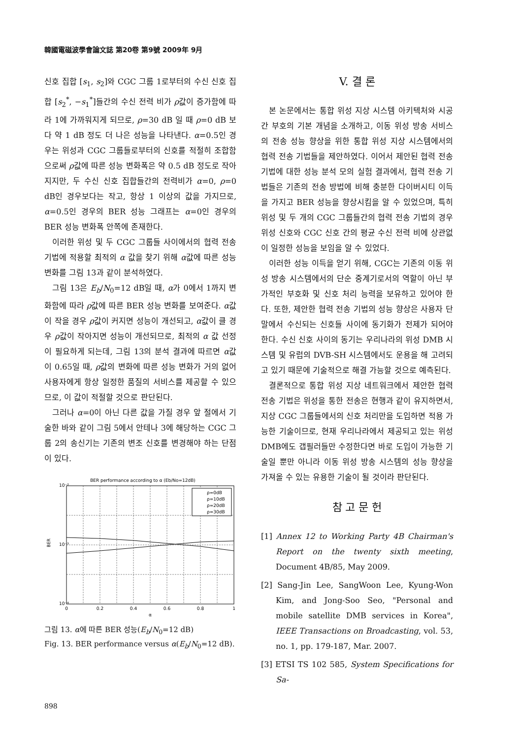韓國電磁波學會論文誌 第20卷 第9號 2009年 9月
신호 집합 [s<sub>1</sub>, s<sub>2</sub>]와 CGC 그룹 1로부터의 수신 신호 집합 [s<sub>2</sub><sup>*</sup>, −s<sub>1</sub><sup>*</sup>]들간의 수신 전력 비가 ρ값이 증가함에 따라 1에 가까워지게 되므로, ρ=30 dB 일 때 ρ=0 dB 보다 약 1 dB 정도 더 나은 성능을 나타낸다. α=0.5인 경우는 위성과 CGC 그룹들로부터의 신호를 적절히 조합함으로써 ρ값에 따른 성능 변화폭은 약 0.5 dB 정도로 작아지지만, 두 수신 신호 집합들간의 전력비가 α=0, ρ=0 dB인 경우보다는 작고, 항상 1 이상의 값을 가지므로, α=0.5인 경우의 BER 성능 그래프는 α=0인 경우의 BER 성능 변화폭 안쪽에 존재한다.
이러한 위성 및 두 CGC 그룹들 사이에서의 협력 전송 기법에 적용할 최적의 α 값을 찾기 위해 α값에 따른 성능 변화를 그림 13과 같이 분석하였다.
그림 13은 E<sub>b</sub>/N<sub>0</sub>=12 dB일 때, α가 0에서 1까지 변화함에 따라 ρ값에 따른 BER 성능 변화를 보여준다. α값이 작을 경우 ρ값이 커지면 성능이 개선되고, α값이 클 경우 ρ값이 작아지면 성능이 개선되므로, 최적의 α 값 선정이 필요하게 되는데, 그림 13의 분석 결과에 따르면 α값이 0.65일 때, ρ값의 변화에 따른 성능 변화가 거의 없어 사용자에게 항상 일정한 품질의 서비스를 제공할 수 있으므로, 이 값이 적절할 것으로 판단된다.
그러나 α=0이 아닌 다른 값을 가질 경우 앞 절에서 기술한 바와 같이 그림 5에서 안테나 3에 해당하는 CGC 그룹 2의 송신기는 기존의 변조 신호를 변경해야 하는 단점이 있다.
BER performance according to α (Eb/No=12dB)
10⁻²
10⁻³
10⁻⁴
BER
0
0.2
0.4
0.6
0.8
1
α
ρ=0dB
ρ=10dB
ρ=20dB
ρ=30dB
그림 13. α에 따른 BER 성능(E<sub>b</sub>/N<sub>0</sub>=12 dB)
Fig. 13. BER performance versus α(E<sub>b</sub>/N<sub>0</sub>=12 dB).
V. 결 론
본 논문에서는 통합 위성 지상 시스템 아키텍처와 시공간 부호의 기본 개념을 소개하고, 이동 위성 방송 서비스의 전송 성능 향상을 위한 통합 위성 지상 시스템에서의 협력 전송 기법들을 제안하였다. 이어서 제안된 협력 전송 기법에 대한 성능 분석 모의 실험 결과에서, 협력 전송 기법들은 기존의 전송 방법에 비해 충분한 다이버시티 이득을 가지고 BER 성능을 향상시킴을 알 수 있었으며, 특히 위성 및 두 개의 CGC 그룹들간의 협력 전송 기법의 경우 위성 신호와 CGC 신호 간의 평균 수신 전력 비에 상관없이 일정한 성능을 보임을 알 수 있었다.
이러한 성능 이득을 얻기 위해, CGC는 기존의 이동 위성 방송 시스템에서의 단순 중계기로서의 역할이 아닌 부가적인 부호화 및 신호 처리 능력을 보유하고 있어야 한다. 또한, 제안한 협력 전송 기법의 성능 향상은 사용자 단말에서 수신되는 신호들 사이에 동기화가 전제가 되어야 한다. 수신 신호 사이의 동기는 우리나라의 위성 DMB 시스템 및 유럽의 DVB-SH 시스템에서도 운용을 해 고려되고 있기 때문에 기술적으로 해결 가능할 것으로 예측된다.
결론적으로 통합 위성 지상 네트워크에서 제안한 협력 전송 기법은 위성을 통한 전송은 현행과 같이 유지하면서, 지상 CGC 그룹들에서의 신호 처리만을 도입하면 적용 가능한 기술이므로, 현재 우리나라에서 제공되고 있는 위성 DMB에도 갭필러들만 수정한다면 바로 도입이 가능한 기술일 뿐만 아니라 이동 위성 방송 시스템의 성능 향상을 가져올 수 있는 유용한 기술이 될 것이라 판단된다.
참 고 문 헌
[1] Annex 12 to Working Party 4B Chairman's Report on the twenty sixth meeting, Document 4B/85, May 2009.
[2] Sang-Jin Lee, SangWoon Lee, Kyung-Won Kim, and Jong-Soo Seo, "Personal and mobile satellite DMB services in Korea", IEEE Transactions on Broadcasting, vol. 53, no. 1, pp. 179-187, Mar. 2007.
[3] ETSI TS 102 585, System Specifications for Sa-
898